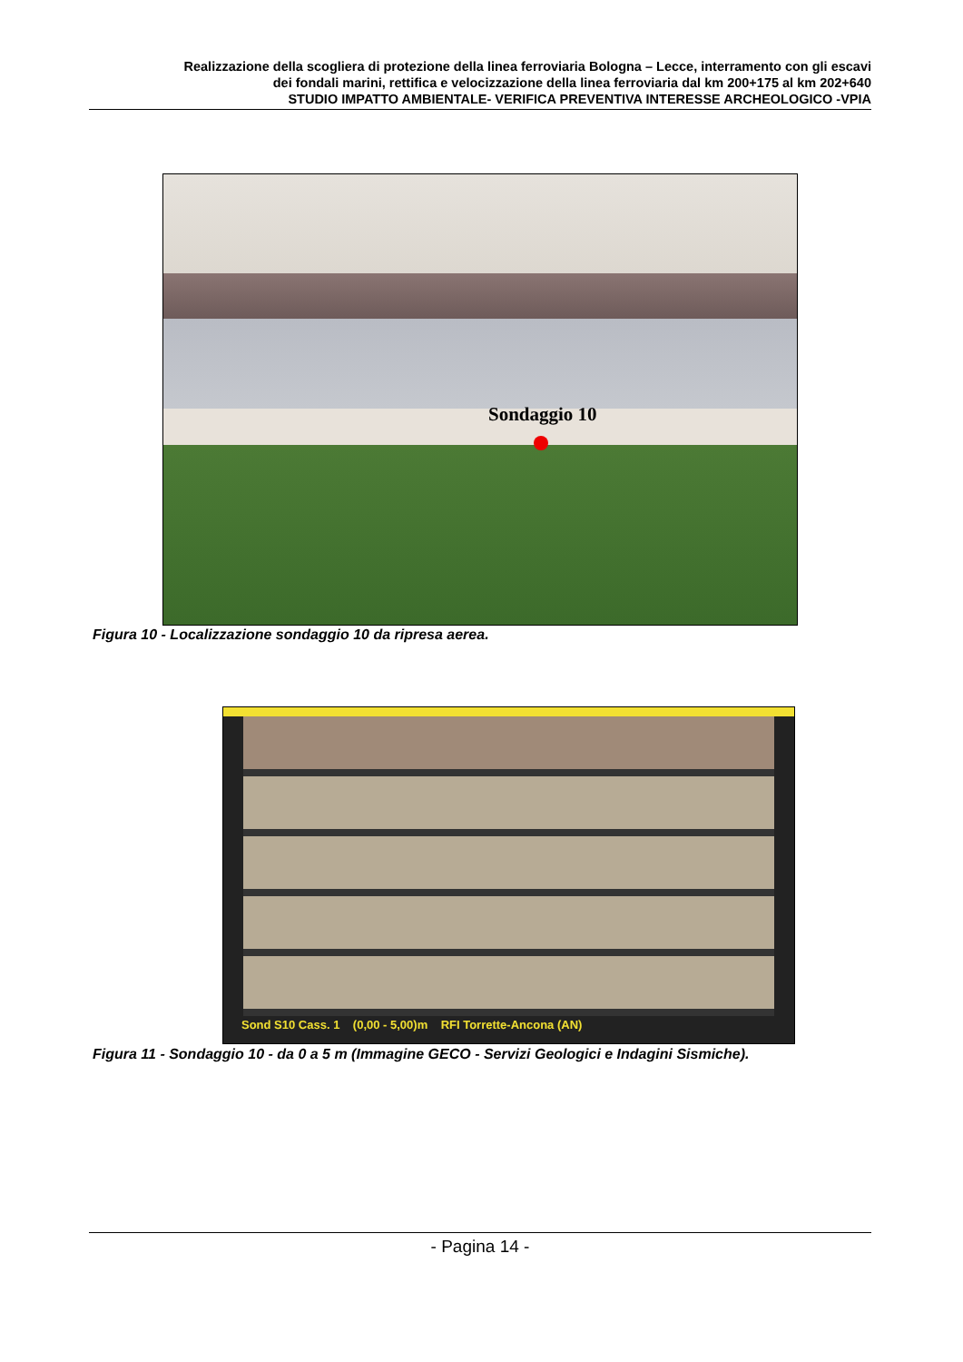Realizzazione della scogliera di protezione della linea ferroviaria Bologna – Lecce, interramento con gli escavi
dei fondali marini, rettifica e velocizzazione della linea ferroviaria dal km 200+175 al km 202+640
STUDIO IMPATTO AMBIENTALE- VERIFICA PREVENTIVA INTERESSE ARCHEOLOGICO -VPIA
Sondaggio 10
Figura 10 - Localizzazione sondaggio 10 da ripresa aerea.
Sond S10 Cass. 1 (0,00 - 5,00)m RFI Torrette-Ancona (AN)
Figura 11 - Sondaggio 10 - da 0 a 5 m (Immagine GECO - Servizi Geologici e Indagini Sismiche).
- Pagina 14 -